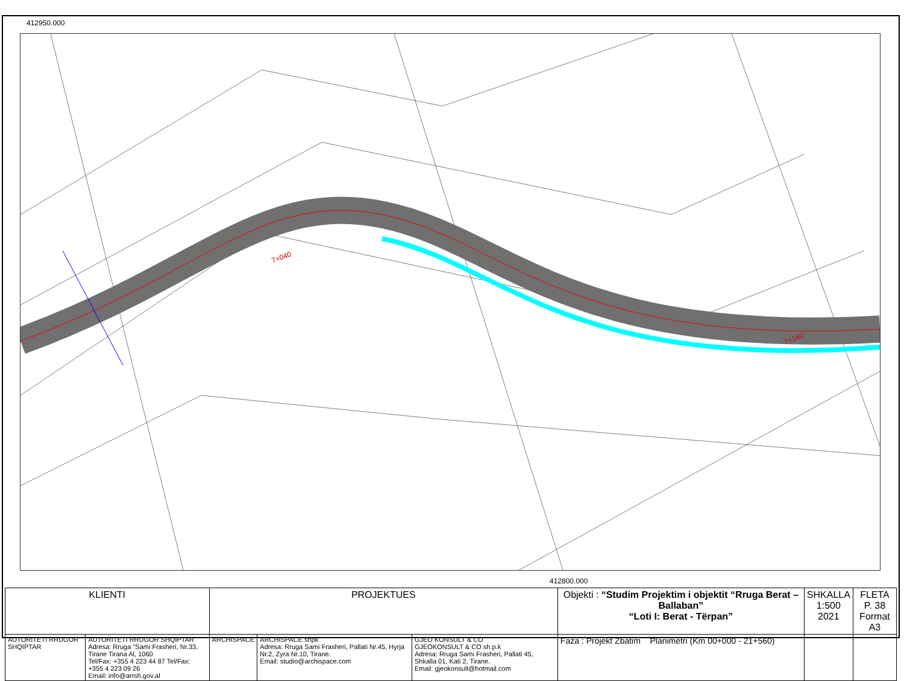412950.000
7+040
7+160
412800.000
| KLIENTI | | PROJEKTUES | | | Objekti : “Studim Projektim i objektit “Rruga Berat – Ballaban” “Loti I: Berat - Tërpan” | SHKALLA 1:500 2021 | FLETA P. 38 Format A3 |
| AUTORITETI RRUGOR SHQIPTAR | AUTORITETI RRUGOR SHQIPTAR Adresa: Rruga "Sami Frasheri, Nr.33, Tirane Tirana Al, 1060 Tel/Fax: +355 4 223 44 87 Tel/Fax: +355 4 223 09 26 Email: info@arrsh.gov.al | ARCHISPACE | ARCHISPACE shpk Adresa: Rruga Sami Frasheri, Pallati Nr.45, Hyrja Nr.2, Zyra Nr.10, Tirane. Email: studio@archispace.com | GJEO KONSULT & CO GJEOKONSULT & CO sh.p.k Adresa: Rruga Sami Frasheri, Pallati 45, Shkalla 01, Kati 2, Tirane. Email: gjeokonsult@hotmail.com | Faza : Projekt Zbatim Planimetri (Km 00+000 - 21+560) | | |